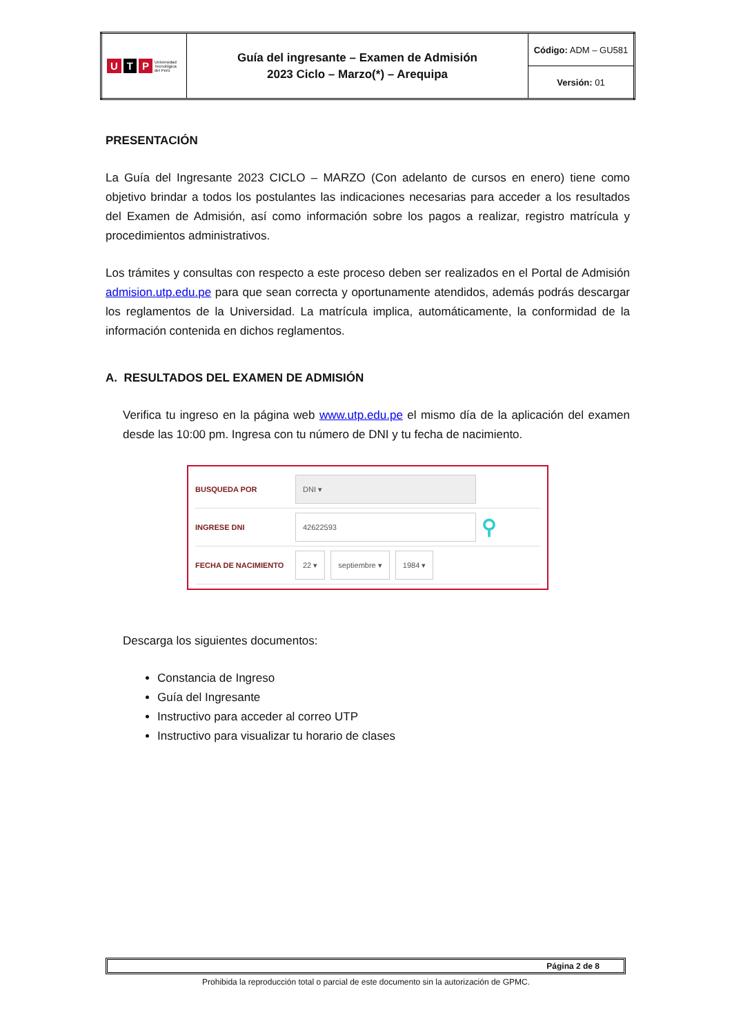| U T P Universidad Tecnológica del Perú | Guía del ingresante – Examen de Admisión 2023 Ciclo – Marzo(*) – Arequipa | Código: ADM – GU581 |
| | | Versión: 01 |
PRESENTACIÓN
La Guía del Ingresante 2023 CICLO – MARZO (Con adelanto de cursos en enero) tiene como objetivo brindar a todos los postulantes las indicaciones necesarias para acceder a los resultados del Examen de Admisión, así como información sobre los pagos a realizar, registro matrícula y procedimientos administrativos.
Los trámites y consultas con respecto a este proceso deben ser realizados en el Portal de Admisión admision.utp.edu.pe para que sean correcta y oportunamente atendidos, además podrás descargar los reglamentos de la Universidad. La matrícula implica, automáticamente, la conformidad de la información contenida en dichos reglamentos.
A. RESULTADOS DEL EXAMEN DE ADMISIÓN
Verifica tu ingreso en la página web www.utp.edu.pe el mismo día de la aplicación del examen desde las 10:00 pm. Ingresa con tu número de DNI y tu fecha de nacimiento.
BUSQUEDA POR DNI ▾
INGRESE DNI 42622593 ⚲
FECHA DE NACIMIENTO 22 ▾ septiembre ▾ 1984 ▾
Descarga los siguientes documentos:
Constancia de Ingreso
Guía del Ingresante
Instructivo para acceder al correo UTP
Instructivo para visualizar tu horario de clases
Página 2 de 8
Prohibida la reproducción total o parcial de este documento sin la autorización de GPMC.